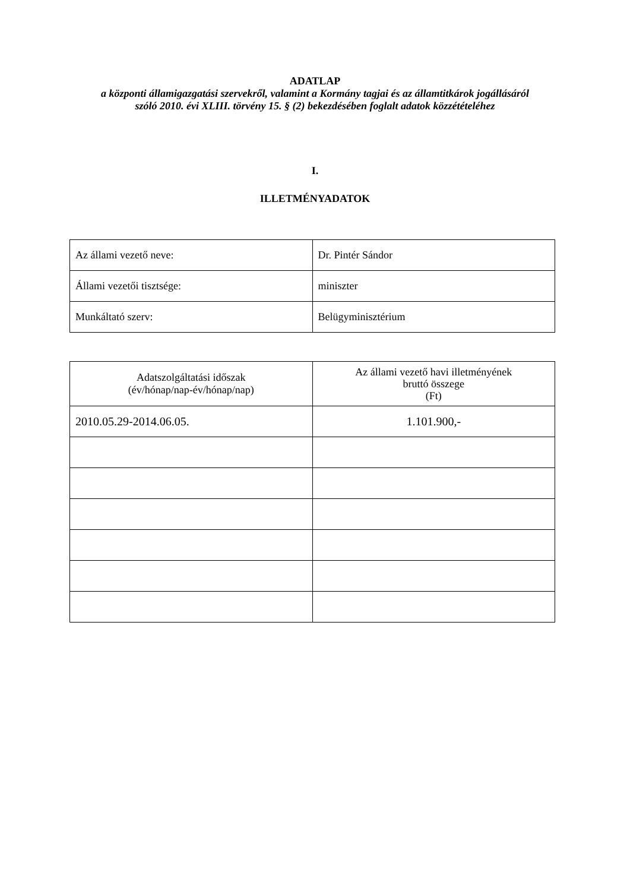ADATLAP
a központi államigazgatási szervekről, valamint a Kormány tagjai és az államtitkárok jogállásáról szóló 2010. évi XLIII. törvény 15. § (2) bekezdésében foglalt adatok közzétételéhez
I.
ILLETMÉNYADATOK
| Az állami vezető neve: | Dr. Pintér Sándor |
| Állami vezetői tisztsége: | miniszter |
| Munkáltató szerv: | Belügyminisztérium |
| Adatszolgáltatási időszak (év/hónap/nap-év/hónap/nap) | Az állami vezető havi illetményének bruttó összege (Ft) |
| 2010.05.29-2014.06.05. | 1.101.900,- |